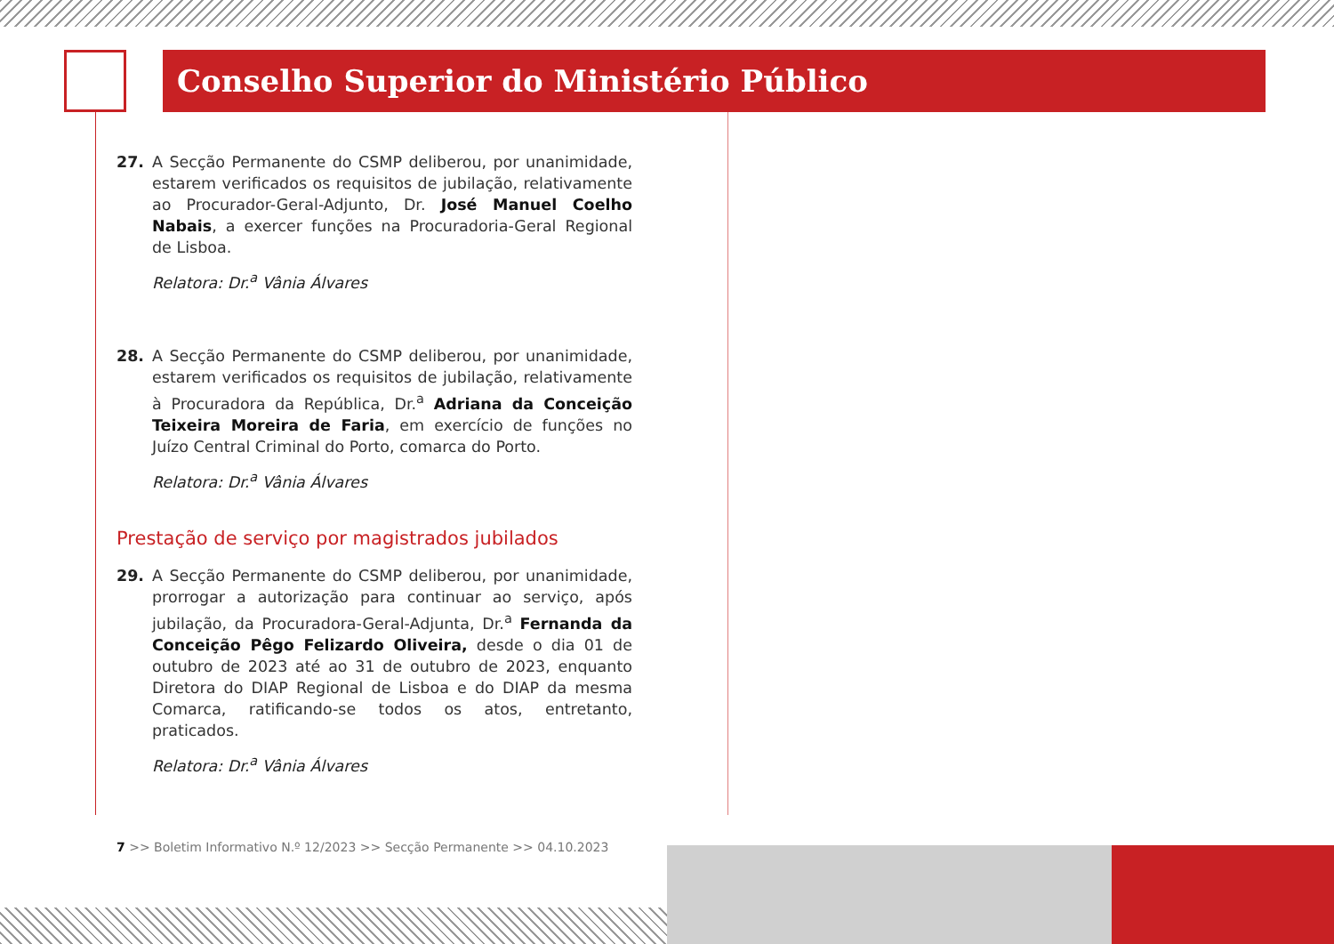Conselho Superior do Ministério Público
27. A Secção Permanente do CSMP deliberou, por unanimidade, estarem verificados os requisitos de jubilação, relativamente ao Procurador-Geral-Adjunto, Dr. José Manuel Coelho Nabais, a exercer funções na Procuradoria-Geral Regional de Lisboa.
Relatora: Dr.<sup>a</sup> Vânia Álvares
28. A Secção Permanente do CSMP deliberou, por unanimidade, estarem verificados os requisitos de jubilação, relativamente à Procuradora da República, Dr.<sup>a</sup> Adriana da Conceição Teixeira Moreira de Faria, em exercício de funções no Juízo Central Criminal do Porto, comarca do Porto.
Relatora: Dr.<sup>a</sup> Vânia Álvares
Prestação de serviço por magistrados jubilados
29. A Secção Permanente do CSMP deliberou, por unanimidade, prorrogar a autorização para continuar ao serviço, após jubilação, da Procuradora-Geral-Adjunta, Dr.<sup>a</sup> Fernanda da Conceição Pêgo Felizardo Oliveira, desde o dia 01 de outubro de 2023 até ao 31 de outubro de 2023, enquanto Diretora do DIAP Regional de Lisboa e do DIAP da mesma Comarca, ratificando-se todos os atos, entretanto, praticados.
Relatora: Dr.<sup>a</sup> Vânia Álvares
7 >> Boletim Informativo N.º 12/2023 >> Secção Permanente >> 04.10.2023